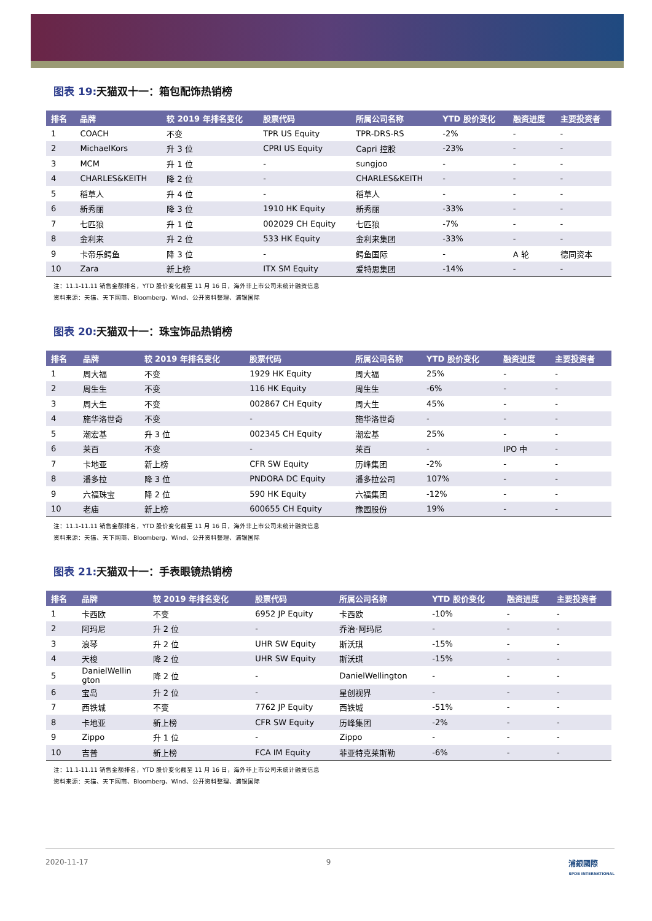图表 19: 天猫双十一：箱包配饰热销榜
| 排名 | 品牌 | 较 2019 年排名变化 | 股票代码 | 所属公司名称 | YTD 股价变化 | 融资进度 | 主要投资者 |
| --- | --- | --- | --- | --- | --- | --- | --- |
| 1 | COACH | 不变 | TPR US Equity | TPR-DRS-RS | -2% | - | - |
| 2 | MichaelKors | 升 3 位 | CPRI US Equity | Capri 控股 | -23% | - | - |
| 3 | MCM | 升 1 位 | - | sungjoo | - | - | - |
| 4 | CHARLES&KEITH | 降 2 位 | - | CHARLES&KEITH | - | - | - |
| 5 | 稻草人 | 升 4 位 | - | 稻草人 | - | - | - |
| 6 | 新秀丽 | 降 3 位 | 1910 HK Equity | 新秀丽 | -33% | - | - |
| 7 | 七匹狼 | 升 1 位 | 002029 CH Equity | 七匹狼 | -7% | - | - |
| 8 | 金利来 | 升 2 位 | 533 HK Equity | 金利来集团 | -33% | - | - |
| 9 | 卡帝乐鳄鱼 | 降 3 位 | - | 鳄鱼国际 | - | A 轮 | 德同资本 |
| 10 | Zara | 新上榜 | ITX SM Equity | 爱特思集团 | -14% | - | - |
注：11.1-11.11 销售金额排名，YTD 股价变化截至 11 月 16 日，海外非上市公司未统计融资信息
资料来源：天猫、天下网商、Bloomberg、Wind、公开资料整理、浦银国际
图表 20: 天猫双十一：珠宝饰品热销榜
| 排名 | 品牌 | 较 2019 年排名变化 | 股票代码 | 所属公司名称 | YTD 股价变化 | 融资进度 | 主要投资者 |
| --- | --- | --- | --- | --- | --- | --- | --- |
| 1 | 周大福 | 不变 | 1929 HK Equity | 周大福 | 25% | - | - |
| 2 | 周生生 | 不变 | 116 HK Equity | 周生生 | -6% | - | - |
| 3 | 周大生 | 不变 | 002867 CH Equity | 周大生 | 45% | - | - |
| 4 | 施华洛世奇 | 不变 | - | 施华洛世奇 | - | - | - |
| 5 | 潮宏基 | 升 3 位 | 002345 CH Equity | 潮宏基 | 25% | - | - |
| 6 | 莱百 | 不变 | - | 莱百 | - | IPO 中 | - |
| 7 | 卡地亚 | 新上榜 | CFR SW Equity | 历峰集团 | -2% | - | - |
| 8 | 潘多拉 | 降 3 位 | PNDORA DC Equity | 潘多拉公司 | 107% | - | - |
| 9 | 六福珠宝 | 降 2 位 | 590 HK Equity | 六福集团 | -12% | - | - |
| 10 | 老庙 | 新上榜 | 600655 CH Equity | 豫园股份 | 19% | - | - |
注：11.1-11.11 销售金额排名，YTD 股价变化截至 11 月 16 日，海外非上市公司未统计融资信息
资料来源：天猫、天下网商、Bloomberg、Wind、公开资料整理、浦银国际
图表 21: 天猫双十一：手表眼镜热销榜
| 排名 | 品牌 | 较 2019 年排名变化 | 股票代码 | 所属公司名称 | YTD 股价变化 | 融资进度 | 主要投资者 |
| --- | --- | --- | --- | --- | --- | --- | --- |
| 1 | 卡西欧 | 不变 | 6952 JP Equity | 卡西欧 | -10% | - | - |
| 2 | 阿玛尼 | 升 2 位 | - | 乔治·阿玛尼 | - | - | - |
| 3 | 浪琴 | 升 2 位 | UHR SW Equity | 斯沃琪 | -15% | - | - |
| 4 | 天梭 | 降 2 位 | UHR SW Equity | 斯沃琪 | -15% | - | - |
| 5 | DanielWellin gton | 降 2 位 | - | DanielWellington | - | - | - |
| 6 | 宝岛 | 升 2 位 | - | 星创视界 | - | - | - |
| 7 | 西铁城 | 不变 | 7762 JP Equity | 西铁城 | -51% | - | - |
| 8 | 卡地亚 | 新上榜 | CFR SW Equity | 历峰集团 | -2% | - | - |
| 9 | Zippo | 升 1 位 | - | Zippo | - | - | - |
| 10 | 吉普 | 新上榜 | FCA IM Equity | 菲亚特克莱斯勒 | -6% | - | - |
注：11.1-11.11 销售金额排名，YTD 股价变化截至 11 月 16 日，海外非上市公司未统计融资信息
资料来源：天猫、天下网商、Bloomberg、Wind、公开资料整理、浦银国际
2020-11-17 9 浦銀國際
SPDB INTERNATIONAL